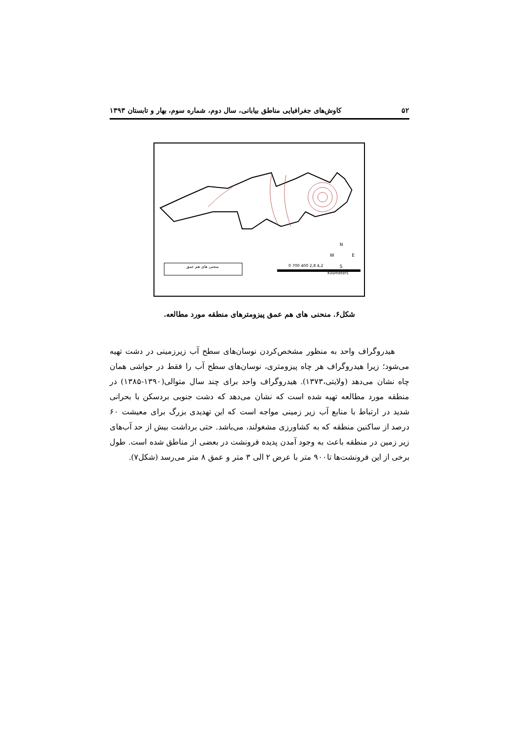۵۲ کاوش‌های جغرافیایی مناطق بیابانی، سال دوم، شماره سوم، بهار و تابستان ۱۳۹۳
منحنی های هم عمق
0 700 400 2,8 4,2
Kilometers
N
W
E
S
شکل۶. منحنی های هم عمق پیزومترهای منطقه مورد مطالعه.
هیدروگراف واحد به منظور مشخص‌کردن نوسان‌های سطح آب زیرزمینی در دشت تهیه می‌شود؛ زیرا هیدروگراف هر چاه پیزومتری، نوسان‌های سطح آب را فقط در حواشی همان چاه نشان می‌دهد (ولایتی،۱۳۷۳). هیدروگراف واحد برای چند سال متوالی(۱۳۹۰-۱۳۸۵) در منطقه مورد مطالعه تهیه شده است که نشان می‌دهد که دشت جنوبی بردسکن با بحرانی شدید در ارتباط با منابع آب زیر زمینی مواجه است که این تهدیدی بزرگ برای معیشت ۶۰ درصد از ساکنین منطقه که به کشاورزی مشغولند، می‌باشد. حتی برداشت بیش از حد آب‌های زیر زمین در منطقه باعث به وجود آمدن پدیده فرونشت در بعضی از مناطق شده است. طول برخی از این فرونشت‌ها تا۹۰۰ متر با عرض ۲ الی ۳ متر و عمق ۸ متر می‌رسد (شکل۷).